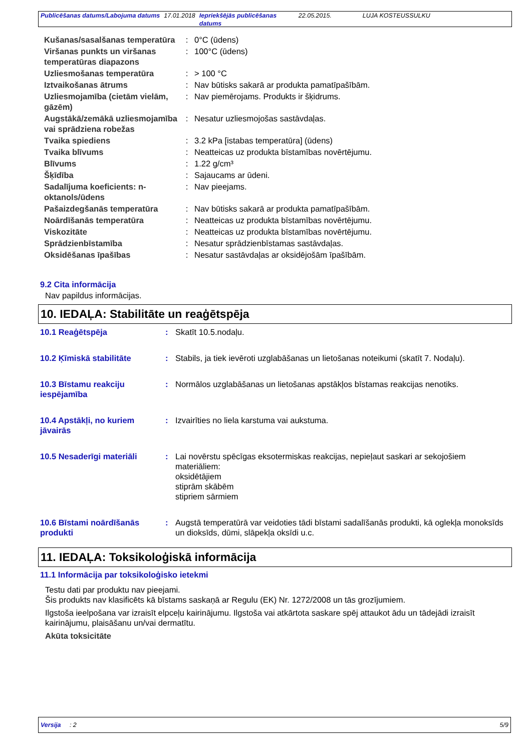| Publicēšanas datums/Labojuma datums | 17.01.2018 | Iepriekšējās publicēšanas datums | 22.05.2015. | LUJA KOSTEUSSULKU |
| Kušanas/sasalšanas temperatūra | : | 0°C (ūdens) |
| Viršanas punkts un viršanas temperatūras diapazons | : | 100°C (ūdens) |
| Uzliesmošanas temperatūra | : | > 100 °C |
| Iztvaikošanas ātrums | : | Nav būtisks sakarā ar produkta pamatīpašībām. |
| Uzliesmojamība (cietām vielām, gāzēm) | : | Nav piemērojams. Produkts ir šķidrums. |
| Augstākā/zemākā uzliesmojamība vai sprādziena robežas | : | Nesatur uzliesmojošas sastāvdaļas. |
| Tvaika spiediens | : | 3.2 kPa [istabas temperatūra] (ūdens) |
| Tvaika blīvums | : | Neatteicas uz produkta bīstamības novērtējumu. |
| Blīvums | : | 1.22 g/cm³ |
| Šķīdība | : | Sajaucams ar ūdeni. |
| Sadalījuma koeficients: n-oktanols/ūdens | : | Nav pieejams. |
| Pašaizdegšanās temperatūra | : | Nav būtisks sakarā ar produkta pamatīpašībām. |
| Noārdīšanās temperatūra | : | Neatteicas uz produkta bīstamības novērtējumu. |
| Viskozitāte | : | Neatteicas uz produkta bīstamības novērtējumu. |
| Sprādzienbīstamība | : | Nesatur sprādzienbīstamas sastāvdaļas. |
| Oksidēšanas īpašības | : | Nesatur sastāvdaļas ar oksidējošām īpašībām. |
9.2 Cita informācija
Nav papildus informācijas.
10. IEDAĻA: Stabilitāte un reaģētspēja
| 10.1 Reaģētspēja | : | Skatīt 10.5.nodaļu. |
| 10.2 Ķīmiskā stabilitāte | : | Stabils, ja tiek ievēroti uzglabāšanas un lietošanas noteikumi (skatīt 7. Nodaļu). |
| 10.3 Bīstamu reakciju iespējamība | : | Normālos uzglabāšanas un lietošanas apstākļos bīstamas reakcijas nenotiks. |
| 10.4 Apstākļi, no kuriem jāvairās | : | Izvairīties no liela karstuma vai aukstuma. |
| 10.5 Nesaderīgi materiāli | : | Lai novērstu spēcīgas eksotermiskas reakcijas, nepieļaut saskari ar sekojošiem materiāliem: oksidētājiem stiprām skābēm stipriem sārmiem |
| 10.6 Bīstami noārdīšanās produkti | : | Augstā temperatūrā var veidoties tādi bīstami sadalīšanās produkti, kā oglekļa monoksīds un dioksīds, dūmi, slāpekļa oksīdi u.c. |
11. IEDAĻA: Toksikoloģiskā informācija
11.1 Informācija par toksikoloģisko ietekmi
Testu dati par produktu nav pieejami.
Šis produkts nav klasificēts kā bīstams saskaņā ar Regulu (EK) Nr. 1272/2008 un tās grozījumiem.
Ilgstoša ieelpošana var izraisīt elpceļu kairinājumu. Ilgstoša vai atkārtota saskare spēj attaukot ādu un tādejādi izraisīt kairinājumu, plaisāšanu un/vai dermatītu.
Akūta toksicitāte
Versija : 2 5/9